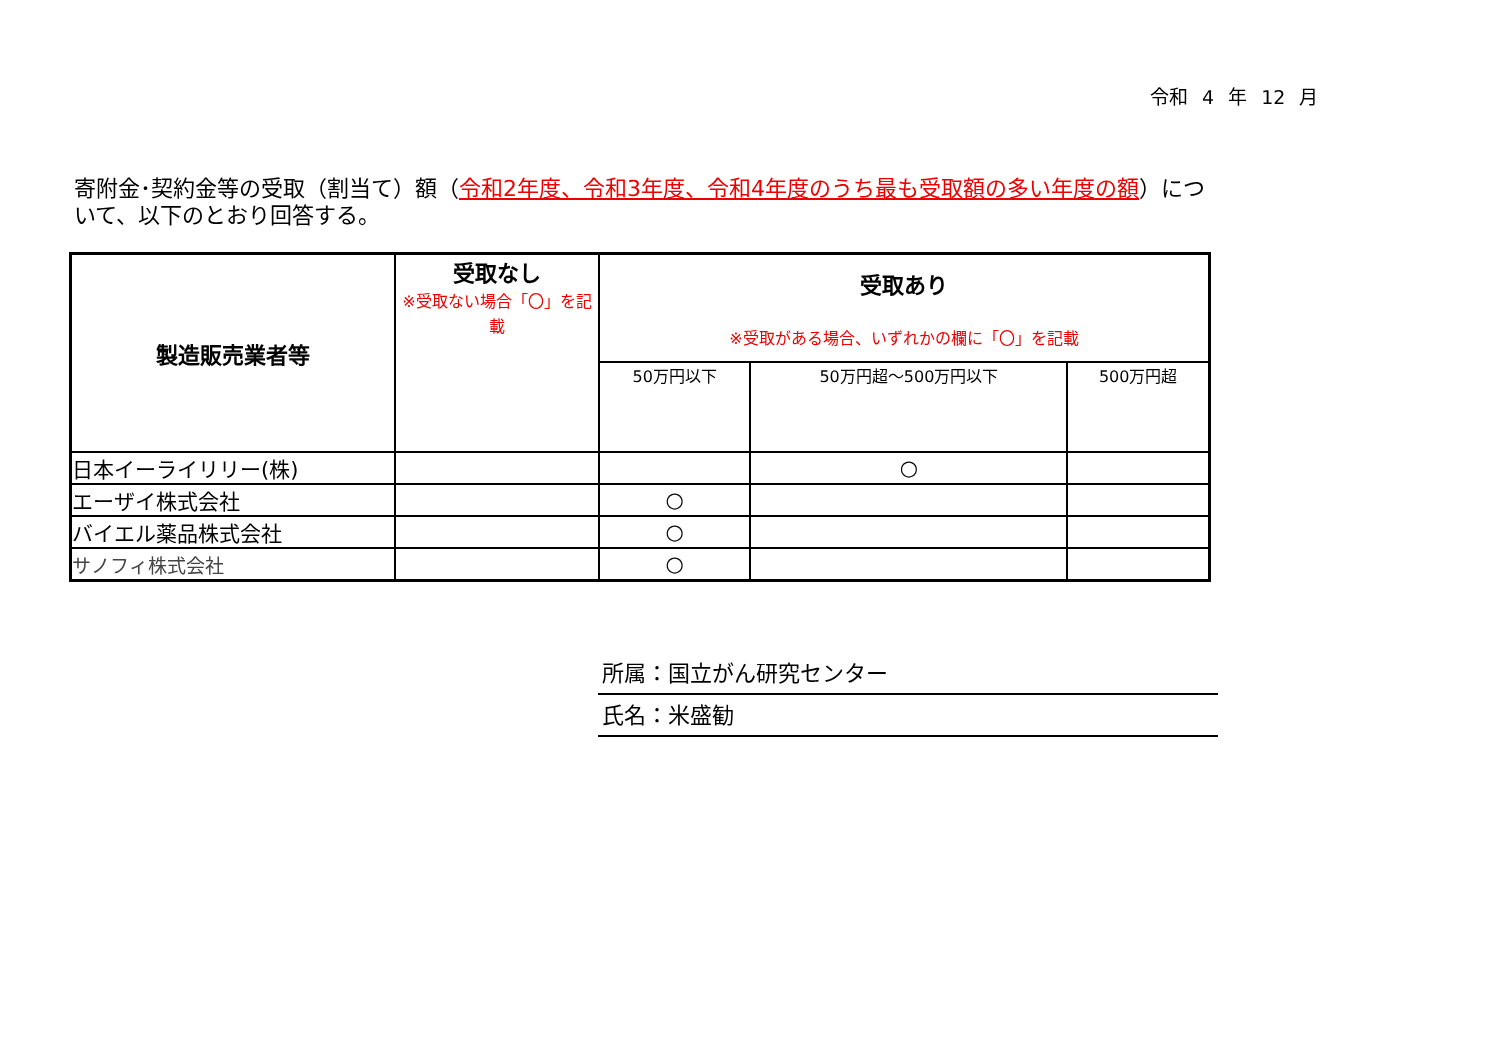令和 4 年 12 月
寄附金･契約金等の受取（割当て）額（令和2年度、令和3年度、令和4年度のうち最も受取額の多い年度の額）について、以下のとおり回答する。
| 製造販売業者等 | 受取なし ※受取ない場合「〇」を記載 | 受取あり ※受取がある場合、いずれかの欄に「〇」を記載 | | |
| --- | --- | --- | --- | --- |
| | | 50万円以下 | 50万円超～500万円以下 | 500万円超 |
| 日本イーライリリー(株) | | | ○ | |
| エーザイ株式会社 | | ○ | | |
| バイエル薬品株式会社 | | ○ | | |
| サノフィ株式会社 | | ○ | | |
所属：国立がん研究センター
氏名：米盛勧